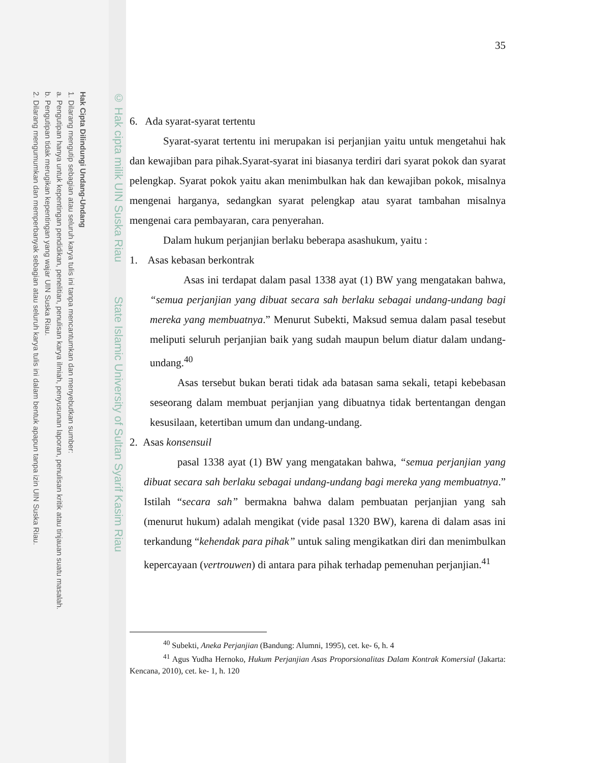Hak Cipta Dilindungi Undang-Undang
1. Dilarang mengutip sebagian atau seluruh karya tulis ini tanpa mencantumkan dan menyebutkan sumber:
a. Pengutipan hanya untuk kepentingan pendidikan, penelitian, penulisan karya ilmiah, penyusunan laporan, penulisan kritik atau tinjauan suatu masalah.
b. Pengutipan tidak merugikan kepentingan yang wajar UIN Suska Riau.
2. Dilarang mengumumkan dan memperbanyak sebagian atau seluruh karya tulis ini dalam bentuk apapun tanpa izin UIN Suska Riau.
© Hak cipta milik UIN Suska Riau State Islamic University of Sultan Syarif Kasim Riau
35
6. Ada syarat-syarat tertentu
Syarat-syarat tertentu ini merupakan isi perjanjian yaitu untuk mengetahui hak dan kewajiban para pihak.Syarat-syarat ini biasanya terdiri dari syarat pokok dan syarat pelengkap. Syarat pokok yaitu akan menimbulkan hak dan kewajiban pokok, misalnya mengenai harganya, sedangkan syarat pelengkap atau syarat tambahan misalnya mengenai cara pembayaran, cara penyerahan.
Dalam hukum perjanjian berlaku beberapa asashukum, yaitu :
1. Asas kebasan berkontrak
Asas ini terdapat dalam pasal 1338 ayat (1) BW yang mengatakan bahwa, “semua perjanjian yang dibuat secara sah berlaku sebagai undang-undang bagi mereka yang membuatnya.” Menurut Subekti, Maksud semua dalam pasal tesebut meliputi seluruh perjanjian baik yang sudah maupun belum diatur dalam undang-undang.<sup>40</sup>
Asas tersebut bukan berati tidak ada batasan sama sekali, tetapi kebebasan seseorang dalam membuat perjanjian yang dibuatnya tidak bertentangan dengan kesusilaan, ketertiban umum dan undang-undang.
2. Asas konsensuil
pasal 1338 ayat (1) BW yang mengatakan bahwa, “semua perjanjian yang dibuat secara sah berlaku sebagai undang-undang bagi mereka yang membuatnya.” Istilah “secara sah” bermakna bahwa dalam pembuatan perjanjian yang sah (menurut hukum) adalah mengikat (vide pasal 1320 BW), karena di dalam asas ini terkandung “kehendak para pihak” untuk saling mengikatkan diri dan menimbulkan kepercayaan (vertrouwen) di antara para pihak terhadap pemenuhan perjanjian.<sup>41</sup>
<sup>40</sup> Subekti, Aneka Perjanjian (Bandung: Alumni, 1995), cet. ke- 6, h. 4
<sup>41</sup> Agus Yudha Hernoko, Hukum Perjanjian Asas Proporsionalitas Dalam Kontrak Komersial (Jakarta: Kencana, 2010), cet. ke- 1, h. 120